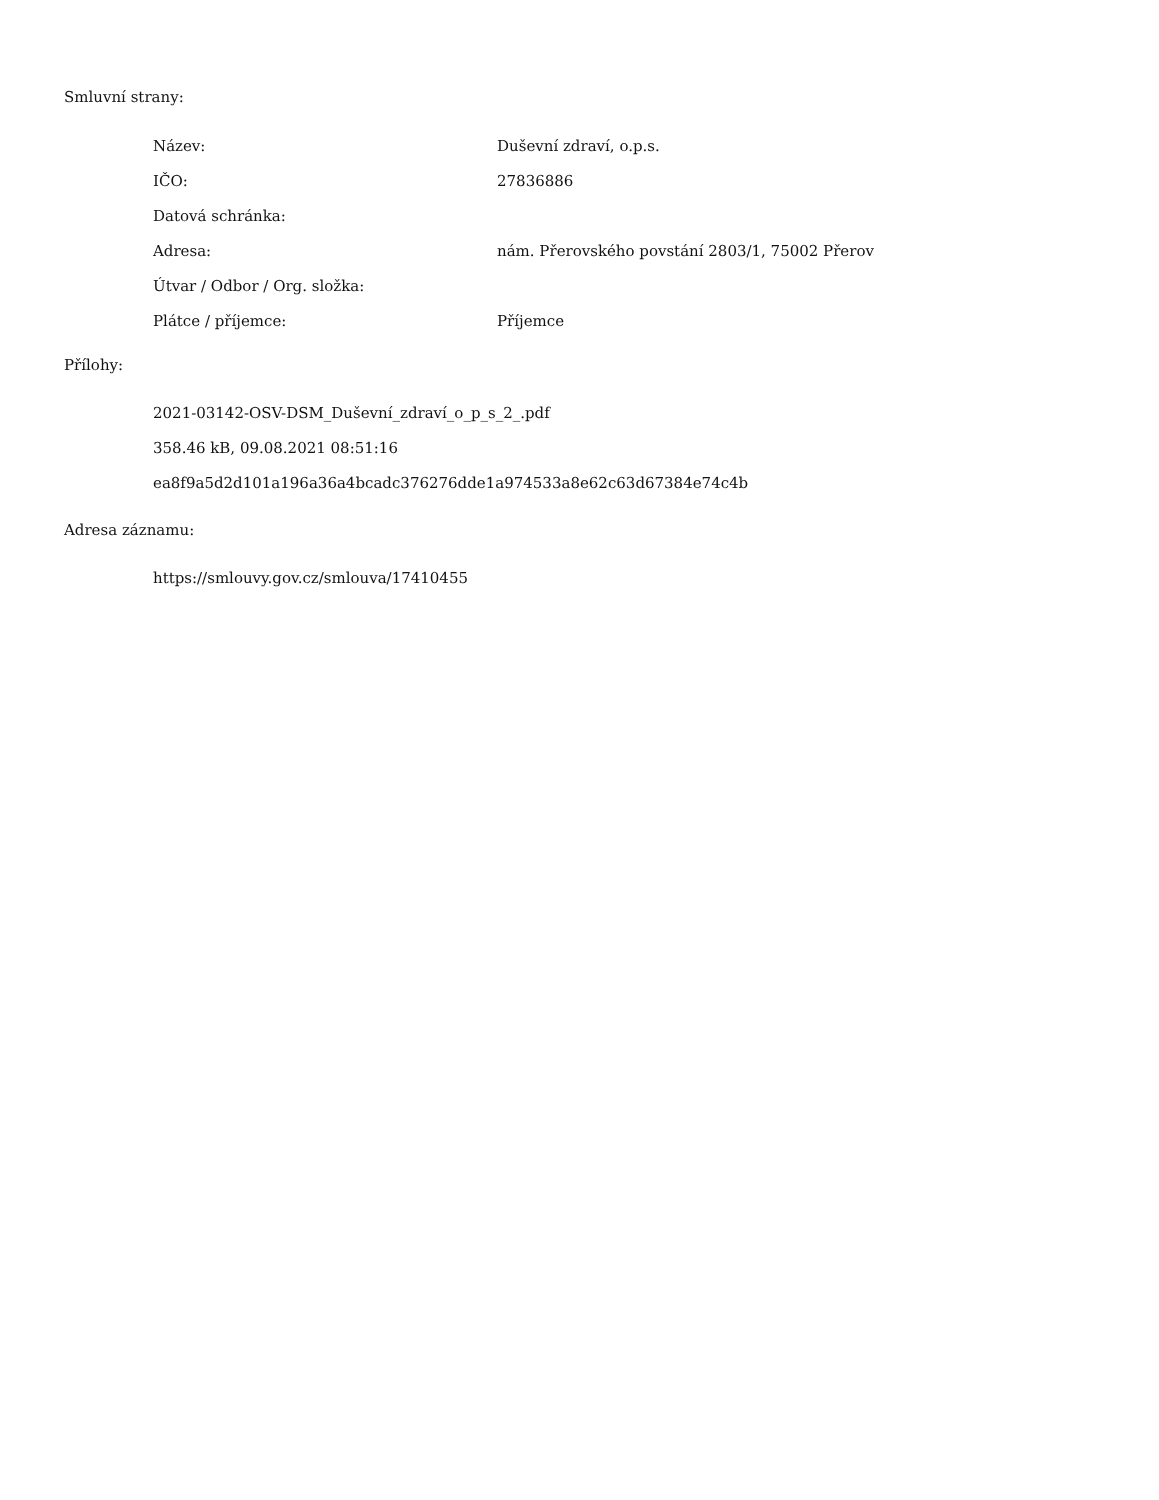Smluvní strany:
| Název: | Duševní zdraví, o.p.s. |
| IČO: | 27836886 |
| Datová schránka: | |
| Adresa: | nám. Přerovského povstání 2803/1, 75002 Přerov |
| Útvar / Odbor / Org. složka: | |
| Plátce / příjemce: | Příjemce |
Přílohy:
2021-03142-OSV-DSM_Duševní_zdraví_o_p_s_2_.pdf
358.46 kB, 09.08.2021 08:51:16
ea8f9a5d2d101a196a36a4bcadc376276dde1a974533a8e62c63d67384e74c4b
Adresa záznamu:
https://smlouvy.gov.cz/smlouva/17410455